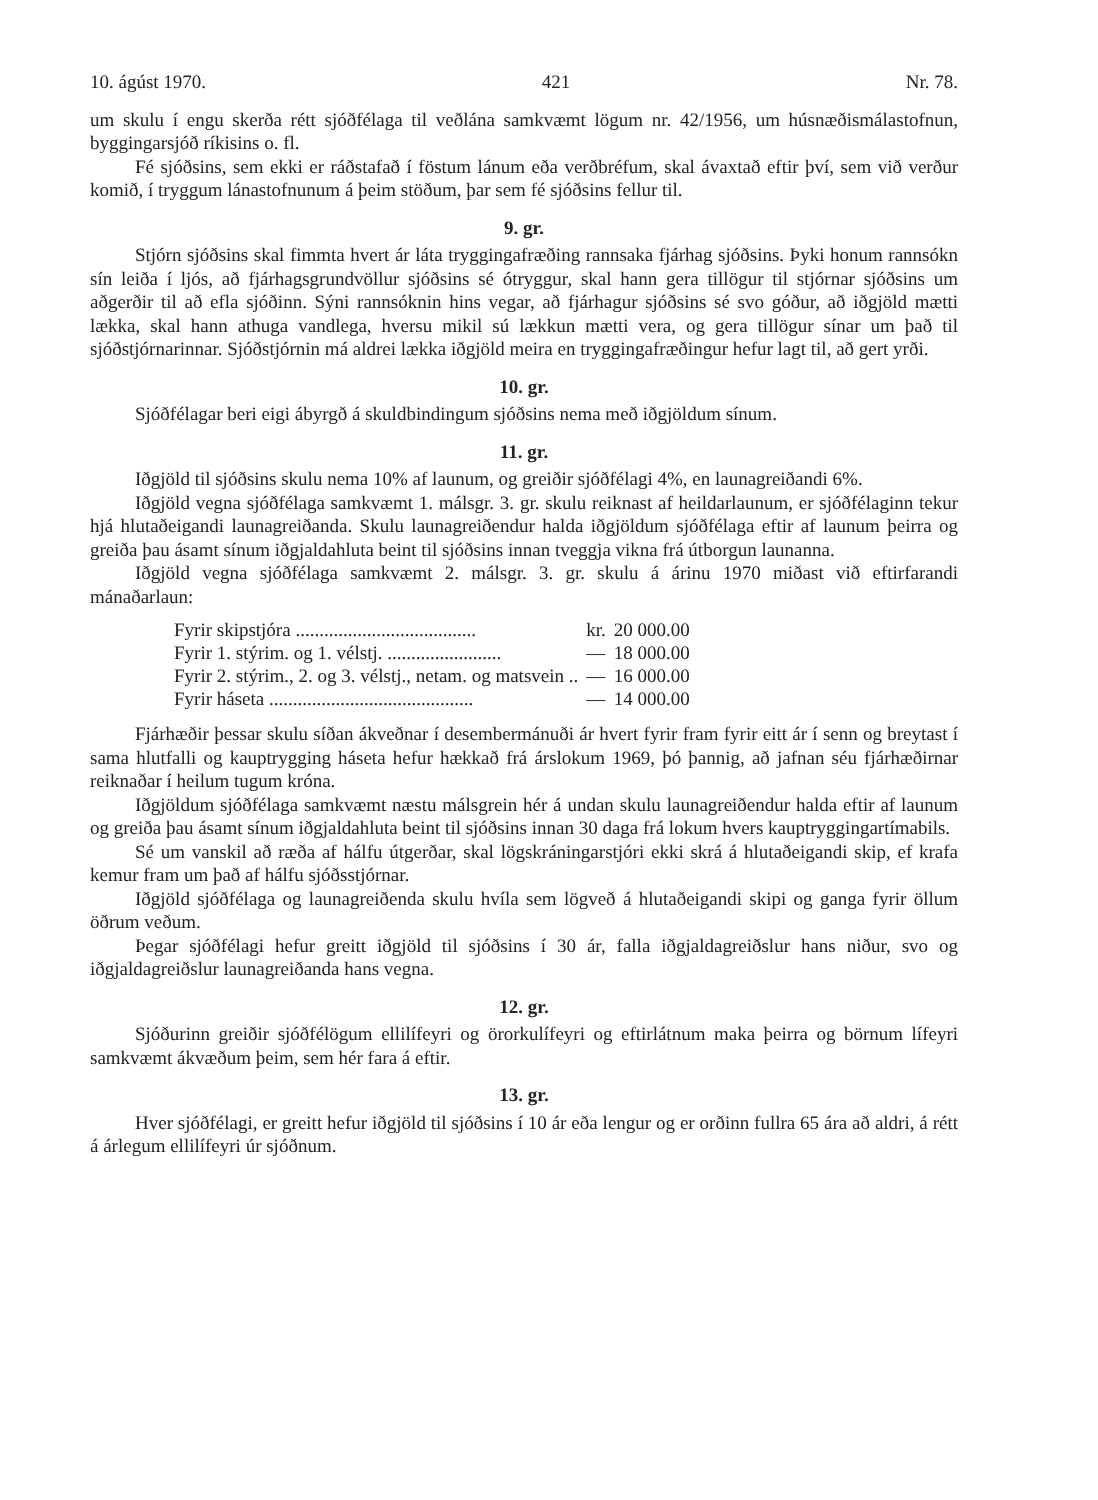10. ágúst 1970. 421 Nr. 78.
um skulu í engu skerða rétt sjóðfélaga til veðlána samkvæmt lögum nr. 42/1956, um húsnæðismálastofnun, byggingarsjóð ríkisins o. fl.
Fé sjóðsins, sem ekki er ráðstafað í föstum lánum eða verðbréfum, skal ávaxtað eftir því, sem við verður komið, í tryggum lánastofnunum á þeim stöðum, þar sem fé sjóðsins fellur til.
9. gr.
Stjórn sjóðsins skal fimmta hvert ár láta tryggingafræðing rannsaka fjárhag sjóðsins. Þyki honum rannsókn sín leiða í ljós, að fjárhagsgrundvöllur sjóðsins sé ótryggur, skal hann gera tillögur til stjórnar sjóðsins um aðgerðir til að efla sjóðinn. Sýni rannsóknin hins vegar, að fjárhagur sjóðsins sé svo góður, að iðgjöld mætti lækka, skal hann athuga vandlega, hversu mikil sú lækkun mætti vera, og gera tillögur sínar um það til sjóðstjórnarinnar. Sjóðstjórnin má aldrei lækka iðgjöld meira en tryggingafræðingur hefur lagt til, að gert yrði.
10. gr.
Sjóðfélagar beri eigi ábyrgð á skuldbindingum sjóðsins nema með iðgjöldum sínum.
11. gr.
Iðgjöld til sjóðsins skulu nema 10% af launum, og greiðir sjóðfélagi 4%, en launagreiðandi 6%.
Iðgjöld vegna sjóðfélaga samkvæmt 1. málsgr. 3. gr. skulu reiknast af heildarlaunum, er sjóðfélaginn tekur hjá hlutaðeigandi launagreiðanda. Skulu launagreiðendur halda iðgjöldum sjóðfélaga eftir af launum þeirra og greiða þau ásamt sínum iðgjaldahluta beint til sjóðsins innan tveggja vikna frá útborgun launanna.
Iðgjöld vegna sjóðfélaga samkvæmt 2. málsgr. 3. gr. skulu á árinu 1970 miðast við eftirfarandi mánaðarlaun:
| Fyrir skipstjóra ...................................... | kr. | 20 000.00 |
| Fyrir 1. stýrim. og 1. vélstj. ........................ | — | 18 000.00 |
| Fyrir 2. stýrim., 2. og 3. vélstj., netam. og matsvein .. | — | 16 000.00 |
| Fyrir háseta ........................................... | — | 14 000.00 |
Fjárhæðir þessar skulu síðan ákveðnar í desembermánuði ár hvert fyrir fram fyrir eitt ár í senn og breytast í sama hlutfalli og kauptrygging háseta hefur hækkað frá árslokum 1969, þó þannig, að jafnan séu fjárhæðirnar reiknaðar í heilum tugum króna.
Iðgjöldum sjóðfélaga samkvæmt næstu málsgrein hér á undan skulu launagreiðendur halda eftir af launum og greiða þau ásamt sínum iðgjaldahluta beint til sjóðsins innan 30 daga frá lokum hvers kauptryggingartímabils.
Sé um vanskil að ræða af hálfu útgerðar, skal lögskráningarstjóri ekki skrá á hlutaðeigandi skip, ef krafa kemur fram um það af hálfu sjóðsstjórnar.
Iðgjöld sjóðfélaga og launagreiðenda skulu hvíla sem lögveð á hlutaðeigandi skipi og ganga fyrir öllum öðrum veðum.
Þegar sjóðfélagi hefur greitt iðgjöld til sjóðsins í 30 ár, falla iðgjaldagreiðslur hans niður, svo og iðgjaldagreiðslur launagreiðanda hans vegna.
12. gr.
Sjóðurinn greiðir sjóðfélögum ellilífeyri og örorkulífeyri og eftirlátnum maka þeirra og börnum lífeyri samkvæmt ákvæðum þeim, sem hér fara á eftir.
13. gr.
Hver sjóðfélagi, er greitt hefur iðgjöld til sjóðsins í 10 ár eða lengur og er orðinn fullra 65 ára að aldri, á rétt á árlegum ellilífeyri úr sjóðnum.